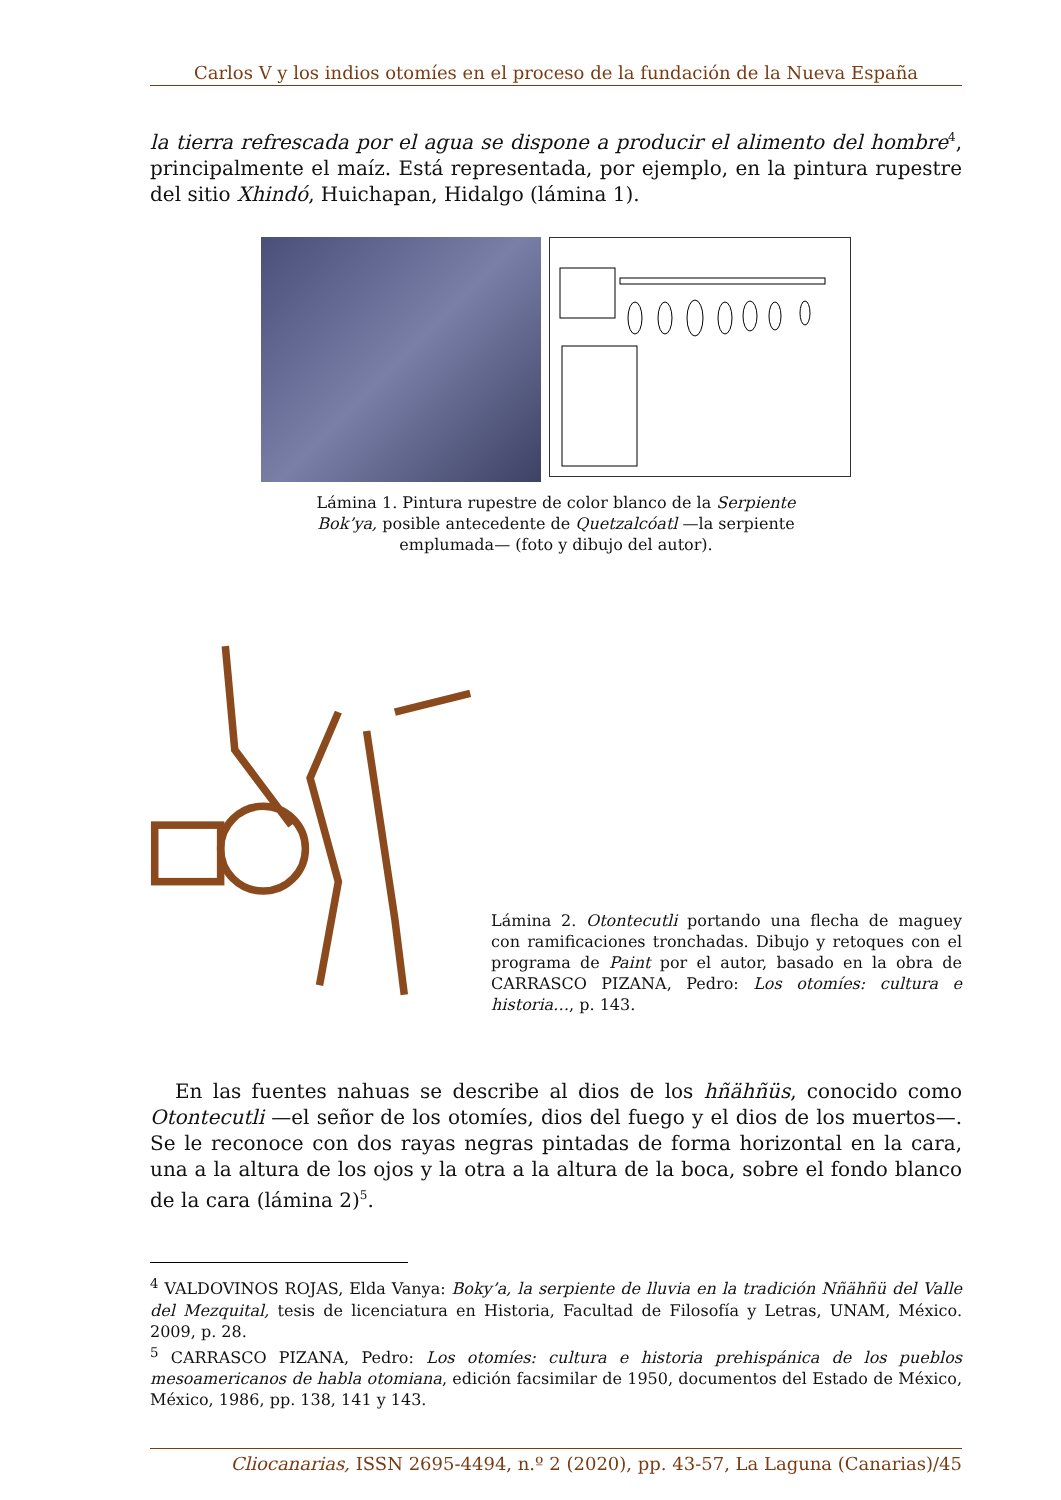Carlos V y los indios otomíes en el proceso de la fundación de la Nueva España
la tierra refrescada por el agua se dispone a producir el alimento del hombre<sup>4</sup>, principalmente el maíz. Está representada, por ejemplo, en la pintura rupestre del sitio Xhindó, Huichapan, Hidalgo (lámina 1).
Lámina 1. Pintura rupestre de color blanco de la Serpiente Bok’ya, posible antecedente de Quetzalcóatl —la serpiente emplumada— (foto y dibujo del autor).
Lámina 2. Otontecutli portando una flecha de maguey con ramificaciones tronchadas. Dibujo y retoques con el programa de Paint por el autor, basado en la obra de CARRASCO PIZANA, Pedro: Los otomíes: cultura e historia…, p. 143.
En las fuentes nahuas se describe al dios de los hñähñüs, conocido como Otontecutli —el señor de los otomíes, dios del fuego y el dios de los muertos—. Se le reconoce con dos rayas negras pintadas de forma horizontal en la cara, una a la altura de los ojos y la otra a la altura de la boca, sobre el fondo blanco de la cara (lámina 2)<sup>5</sup>.
<sup>4</sup> VALDOVINOS ROJAS, Elda Vanya: Boky’a, la serpiente de lluvia en la tradición Nñähñü del Valle del Mezquital, tesis de licenciatura en Historia, Facultad de Filosofía y Letras, UNAM, México. 2009, p. 28.
<sup>5</sup> CARRASCO PIZANA, Pedro: Los otomíes: cultura e historia prehispánica de los pueblos mesoamericanos de habla otomiana, edición facsimilar de 1950, documentos del Estado de México, México, 1986, pp. 138, 141 y 143.
Cliocanarias, ISSN 2695-4494, n.º 2 (2020), pp. 43-57, La Laguna (Canarias)/45